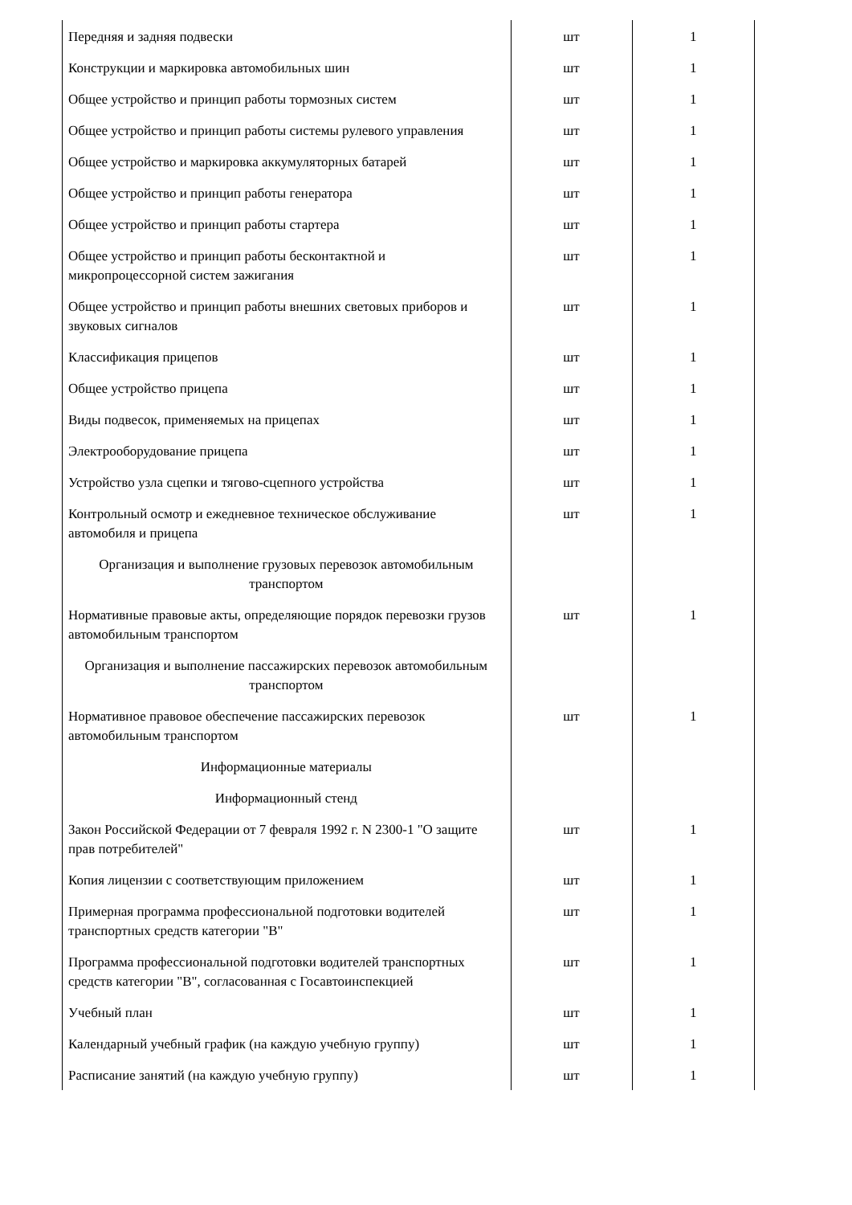| Передняя и задняя подвески | шт | 1 |
| Конструкции и маркировка автомобильных шин | шт | 1 |
| Общее устройство и принцип работы тормозных систем | шт | 1 |
| Общее устройство и принцип работы системы рулевого управления | шт | 1 |
| Общее устройство и маркировка аккумуляторных батарей | шт | 1 |
| Общее устройство и принцип работы генератора | шт | 1 |
| Общее устройство и принцип работы стартера | шт | 1 |
| Общее устройство и принцип работы бесконтактной и микропроцессорной систем зажигания | шт | 1 |
| Общее устройство и принцип работы внешних световых приборов и звуковых сигналов | шт | 1 |
| Классификация прицепов | шт | 1 |
| Общее устройство прицепа | шт | 1 |
| Виды подвесок, применяемых на прицепах | шт | 1 |
| Электрооборудование прицепа | шт | 1 |
| Устройство узла сцепки и тягово-сцепного устройства | шт | 1 |
| Контрольный осмотр и ежедневное техническое обслуживание автомобиля и прицепа | шт | 1 |
| Организация и выполнение грузовых перевозок автомобильным транспортом | | |
| Нормативные правовые акты, определяющие порядок перевозки грузов автомобильным транспортом | шт | 1 |
| Организация и выполнение пассажирских перевозок автомобильным транспортом | | |
| Нормативное правовое обеспечение пассажирских перевозок автомобильным транспортом | шт | 1 |
| Информационные материалы | | |
| Информационный стенд | | |
| Закон Российской Федерации от 7 февраля 1992 г. N 2300-1 "О защите прав потребителей" | шт | 1 |
| Копия лицензии с соответствующим приложением | шт | 1 |
| Примерная программа профессиональной подготовки водителей транспортных средств категории "B" | шт | 1 |
| Программа профессиональной подготовки водителей транспортных средств категории "B", согласованная с Госавтоинспекцией | шт | 1 |
| Учебный план | шт | 1 |
| Календарный учебный график (на каждую учебную группу) | шт | 1 |
| Расписание занятий (на каждую учебную группу) | шт | 1 |